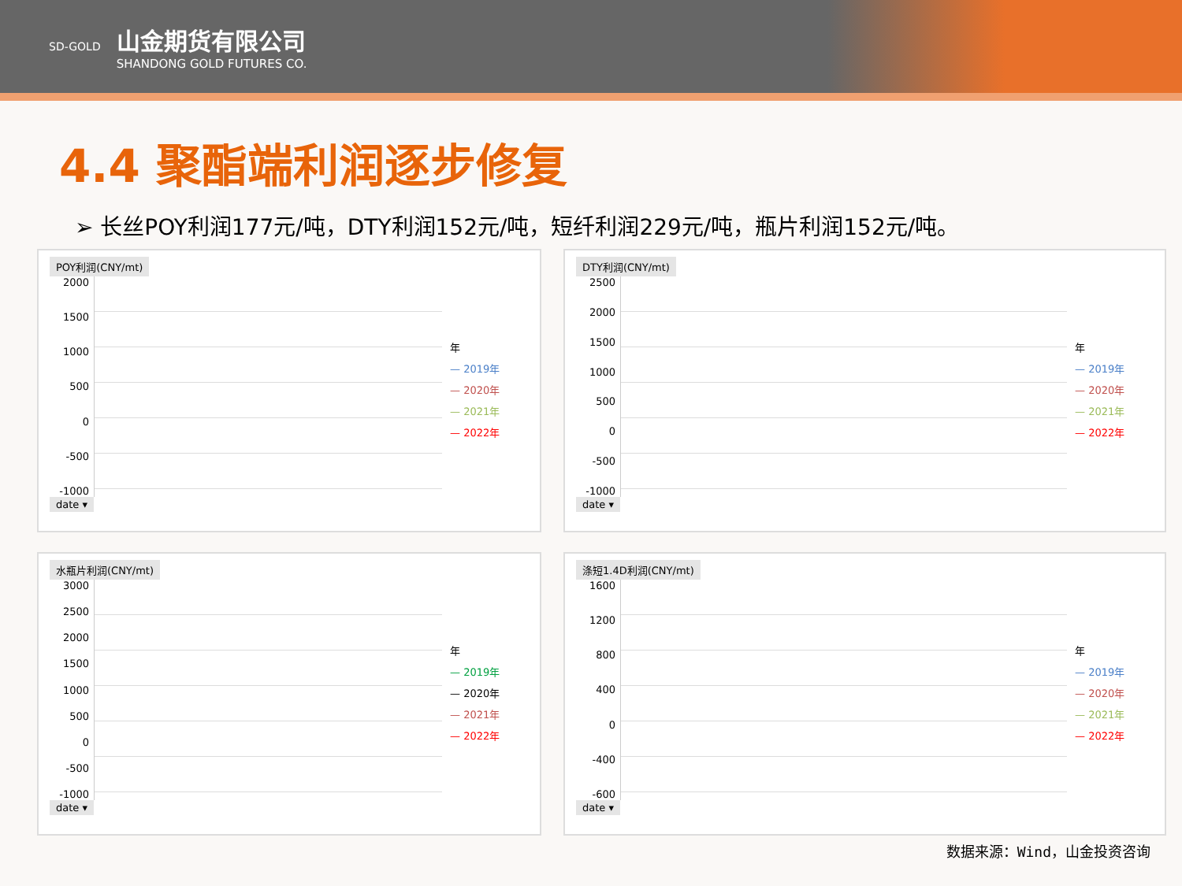SD-GOLD
山金期货有限公司
SHANDONG GOLD FUTURES CO.
4.4 聚酯端利润逐步修复
➢ 长丝POY利润177元/吨，DTY利润152元/吨，短纤利润229元/吨，瓶片利润152元/吨。
POY利润(CNY/mt)
2000
1500
1000
500
0
-500
-1000
年
— 2019年
— 2020年
— 2021年
— 2022年
date ▾
DTY利润(CNY/mt)
2500
2000
1500
1000
500
0
-500
-1000
年
— 2019年
— 2020年
— 2021年
— 2022年
date ▾
水瓶片利润(CNY/mt)
3000
2500
2000
1500
1000
500
0
-500
-1000
年
— 2019年
— 2020年
— 2021年
— 2022年
date ▾
涤短1.4D利润(CNY/mt)
1600
1200
800
400
0
-400
-600
年
— 2019年
— 2020年
— 2021年
— 2022年
date ▾
数据来源：Wind，山金投资咨询